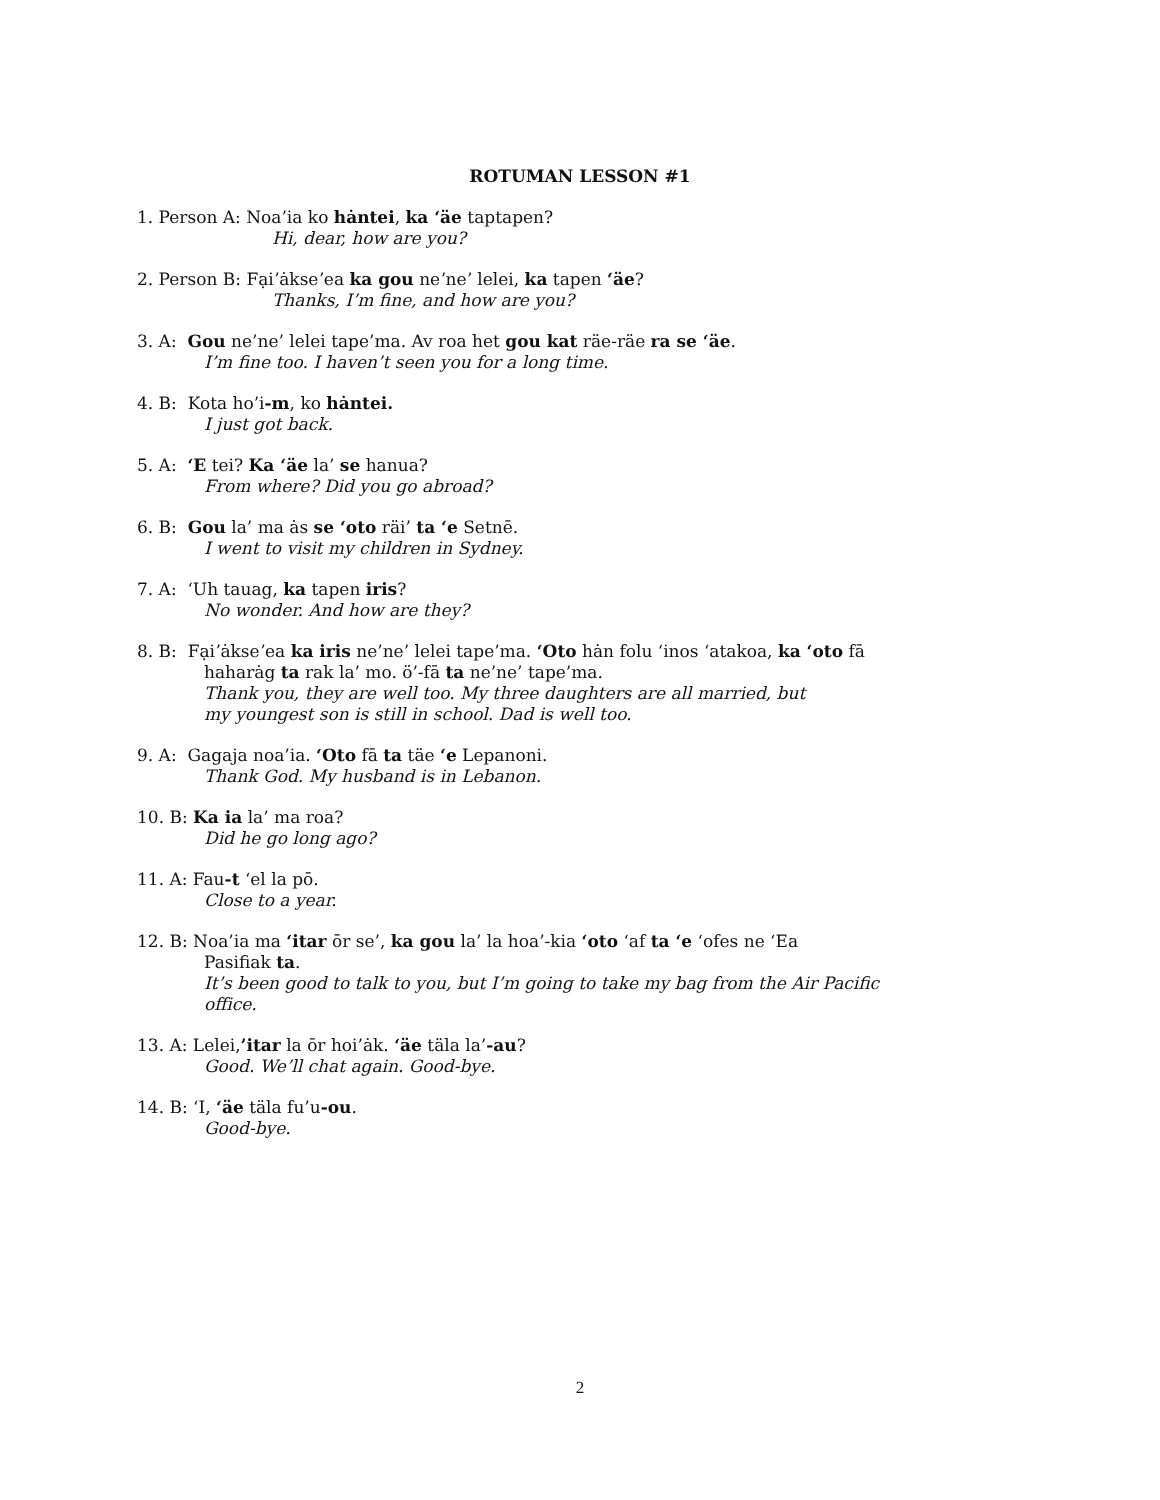ROTUMAN LESSON #1
1. Person A: Noa’ia ko hȧntei, ka ‘äe taptapen?
Hi, dear, how are you?
2. Person B: Fạiʼȧkseʼea ka gou neʼneʼ lelei, ka tapen ‘äe?
Thanks, I’m fine, and how are you?
3. A: Gou ne’ne’ lelei tape’ma. Av roa het gou kat räe-räe ra se ‘äe.
I’m fine too. I haven’t seen you for a long time.
4. B: Kota ho’i-m, ko hȧntei.
I just got back.
5. A: ‘E tei? Ka ‘äe la’ se hanua?
From where? Did you go abroad?
6. B: Gou la’ ma ȧs se ‘oto räi’ ta ‘e Setnē.
I went to visit my children in Sydney.
7. A: ‘Uh tauag, ka tapen iris?
No wonder. And how are they?
8. B: Fạiʼȧkseʼea ka iris ne’ne’ lelei tape’ma. ‘Oto hȧn folu ‘inos ‘atakoa, ka ‘oto fā
haharȧg ta rak la’ mo. ö’-fā ta ne’ne’ tape’ma.
Thank you, they are well too. My three daughters are all married, but
my youngest son is still in school. Dad is well too.
9. A: Gagaja noa’ia. ‘Oto fā ta täe ‘e Lepanoni.
Thank God. My husband is in Lebanon.
10. B: Ka ia la’ ma roa?
Did he go long ago?
11. A: Fau-t ‘el la pō.
Close to a year.
12. B: Noa’ia ma ‘itar ōr se’, ka gou la’ la hoa’-kia ‘oto ‘af ta ‘e ‘ofes ne ‘Ea
Pasifiak ta.
It’s been good to talk to you, but I’m going to take my bag from the Air Pacific
office.
13. A: Lelei,’itar la ōr hoi’ȧk. ‘äe täla la’-au?
Good. We’ll chat again. Good-bye.
14. B: ‘I, ‘äe täla fu’u-ou.
Good-bye.
2